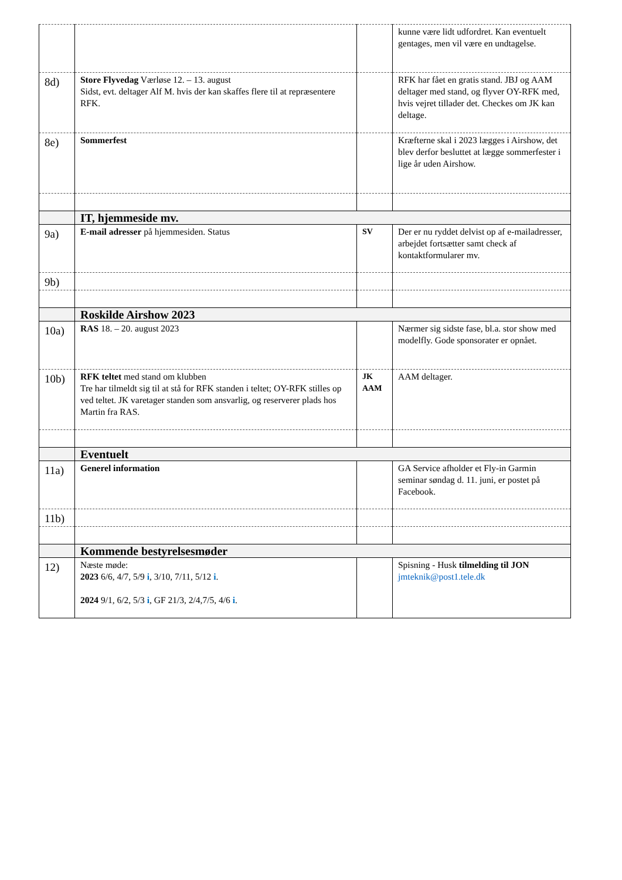| | | | kunne være lidt udfordret. Kan eventuelt gentages, men vil være en undtagelse. |
| 8d) | Store Flyvedag Værløse 12. – 13. august Sidst, evt. deltager Alf M. hvis der kan skaffes flere til at repræsentere RFK. | | RFK har fået en gratis stand. JBJ og AAM deltager med stand, og flyver OY-RFK med, hvis vejret tillader det. Checkes om JK kan deltage. |
| 8e) | Sommerfest | | Kræfterne skal i 2023 lægges i Airshow, det blev derfor besluttet at lægge sommerfester i lige år uden Airshow. |
| | IT, hjemmeside mv. | | |
| 9a) | E-mail adresser på hjemmesiden. Status | SV | Der er nu ryddet delvist op af e-mailadresser, arbejdet fortsætter samt check af kontaktformularer mv. |
| 9b) | | | |
| | Roskilde Airshow 2023 | | |
| 10a) | RAS 18. – 20. august 2023 | | Nærmer sig sidste fase, bl.a. stor show med modelfly. Gode sponsorater er opnået. |
| 10b) | RFK teltet med stand om klubben Tre har tilmeldt sig til at stå for RFK standen i teltet; OY-RFK stilles op ved teltet. JK varetager standen som ansvarlig, og reserverer plads hos Martin fra RAS. | JK AAM | AAM deltager. |
| | Eventuelt | | |
| 11a) | Generel information | | GA Service afholder et Fly-in Garmin seminar søndag d. 11. juni, er postet på Facebook. |
| 11b) | | | |
| | Kommende bestyrelsesmøder | | |
| 12) | Næste møde: 2023 6/6, 4/7, 5/9 i , 3/10, 7/11, 5/12 i . 2024 9/1, 6/2, 5/3 i , GF 21/3, 2/4,7/5, 4/6 i . | | Spisning - Husk tilmelding til JON jmteknik@post1.tele.dk |